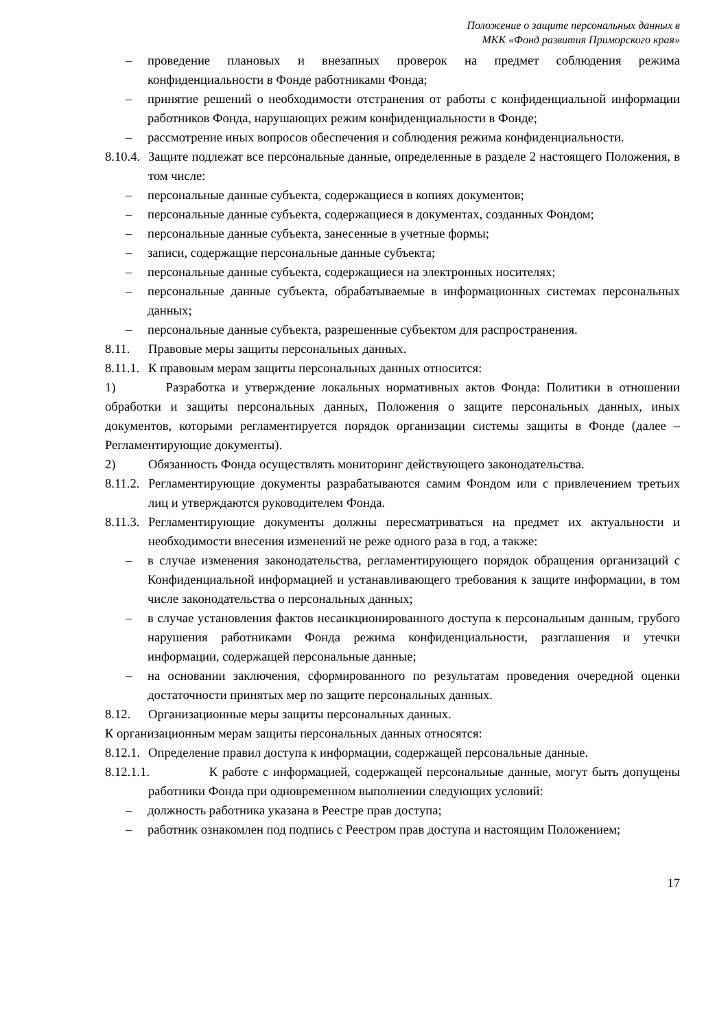Положение о защите персональных данных в
МКК «Фонд развития Приморского края»
– проведение плановых и внезапных проверок на предмет соблюдения режима конфиденциальности в Фонде работниками Фонда;
– принятие решений о необходимости отстранения от работы с конфиденциальной информации работников Фонда, нарушающих режим конфиденциальности в Фонде;
– рассмотрение иных вопросов обеспечения и соблюдения режима конфиденциальности.
8.10.4. Защите подлежат все персональные данные, определенные в разделе 2 настоящего Положения, в том числе:
– персональные данные субъекта, содержащиеся в копиях документов;
– персональные данные субъекта, содержащиеся в документах, созданных Фондом;
– персональные данные субъекта, занесенные в учетные формы;
– записи, содержащие персональные данные субъекта;
– персональные данные субъекта, содержащиеся на электронных носителях;
– персональные данные субъекта, обрабатываемые в информационных системах персональных данных;
– персональные данные субъекта, разрешенные субъектом для распространения.
8.11. Правовые меры защиты персональных данных.
8.11.1. К правовым мерам защиты персональных данных относится:
1) Разработка и утверждение локальных нормативных актов Фонда: Политики в отношении обработки и защиты персональных данных, Положения о защите персональных данных, иных документов, которыми регламентируется порядок организации системы защиты в Фонде (далее – Регламентирующие документы).
2) Обязанность Фонда осуществлять мониторинг действующего законодательства.
8.11.2. Регламентирующие документы разрабатываются самим Фондом или с привлечением третьих лиц и утверждаются руководителем Фонда.
8.11.3. Регламентирующие документы должны пересматриваться на предмет их актуальности и необходимости внесения изменений не реже одного раза в год, а также:
– в случае изменения законодательства, регламентирующего порядок обращения организаций с Конфиденциальной информацией и устанавливающего требования к защите информации, в том числе законодательства о персональных данных;
– в случае установления фактов несанкционированного доступа к персональным данным, грубого нарушения работниками Фонда режима конфиденциальности, разглашения и утечки информации, содержащей персональные данные;
– на основании заключения, сформированного по результатам проведения очередной оценки достаточности принятых мер по защите персональных данных.
8.12. Организационные меры защиты персональных данных.
К организационным мерам защиты персональных данных относятся:
8.12.1. Определение правил доступа к информации, содержащей персональные данные.
8.12.1.1. К работе с информацией, содержащей персональные данные, могут быть допущены работники Фонда при одновременном выполнении следующих условий:
– должность работника указана в Реестре прав доступа;
– работник ознакомлен под подпись с Реестром прав доступа и настоящим Положением;
17